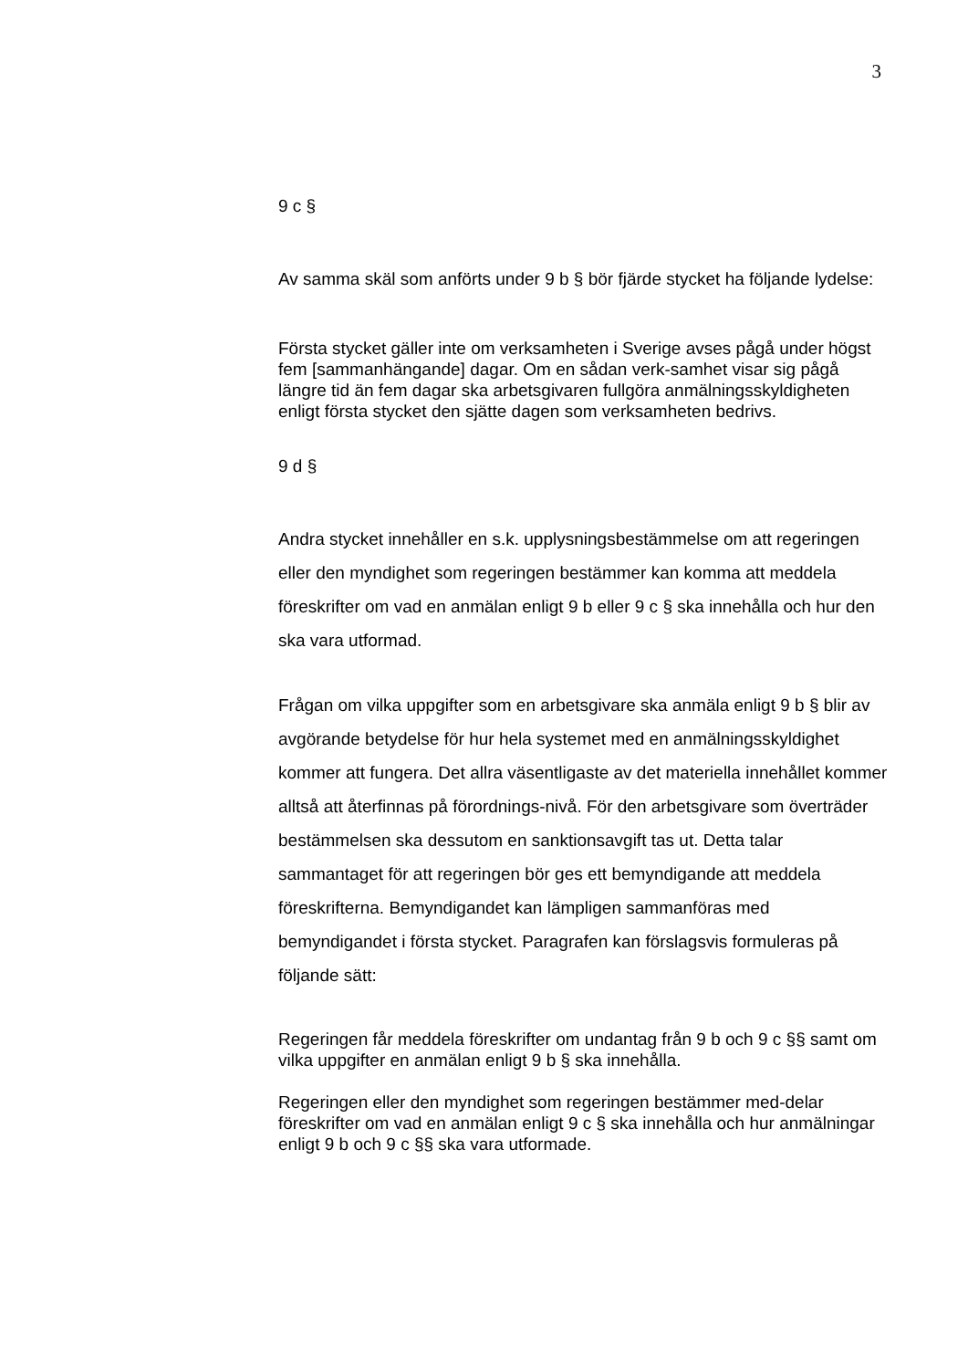3
9 c §
Av samma skäl som anförts under 9 b § bör fjärde stycket ha följande lydelse:
Första stycket gäller inte om verksamheten i Sverige avses pågå under högst fem [sammanhängande] dagar. Om en sådan verk-samhet visar sig pågå längre tid än fem dagar ska arbetsgivaren fullgöra anmälningsskyldigheten enligt första stycket den sjätte dagen som verksamheten bedrivs.
9 d §
Andra stycket innehåller en s.k. upplysningsbestämmelse om att regeringen eller den myndighet som regeringen bestämmer kan komma att meddela föreskrifter om vad en anmälan enligt 9 b eller 9 c § ska innehålla och hur den ska vara utformad.
Frågan om vilka uppgifter som en arbetsgivare ska anmäla enligt 9 b § blir av avgörande betydelse för hur hela systemet med en anmälningsskyldighet kommer att fungera. Det allra väsentligaste av det materiella innehållet kommer alltså att återfinnas på förordnings-nivå. För den arbetsgivare som överträder bestämmelsen ska dessutom en sanktionsavgift tas ut. Detta talar sammantaget för att regeringen bör ges ett bemyndigande att meddela föreskrifterna. Bemyndigandet kan lämpligen sammanföras med bemyndigandet i första stycket. Paragrafen kan förslagsvis formuleras på följande sätt:
Regeringen får meddela föreskrifter om undantag från 9 b och 9 c §§ samt om vilka uppgifter en anmälan enligt 9 b § ska innehålla.
Regeringen eller den myndighet som regeringen bestämmer med-delar föreskrifter om vad en anmälan enligt 9 c § ska innehålla och hur anmälningar enligt 9 b och 9 c §§ ska vara utformade.